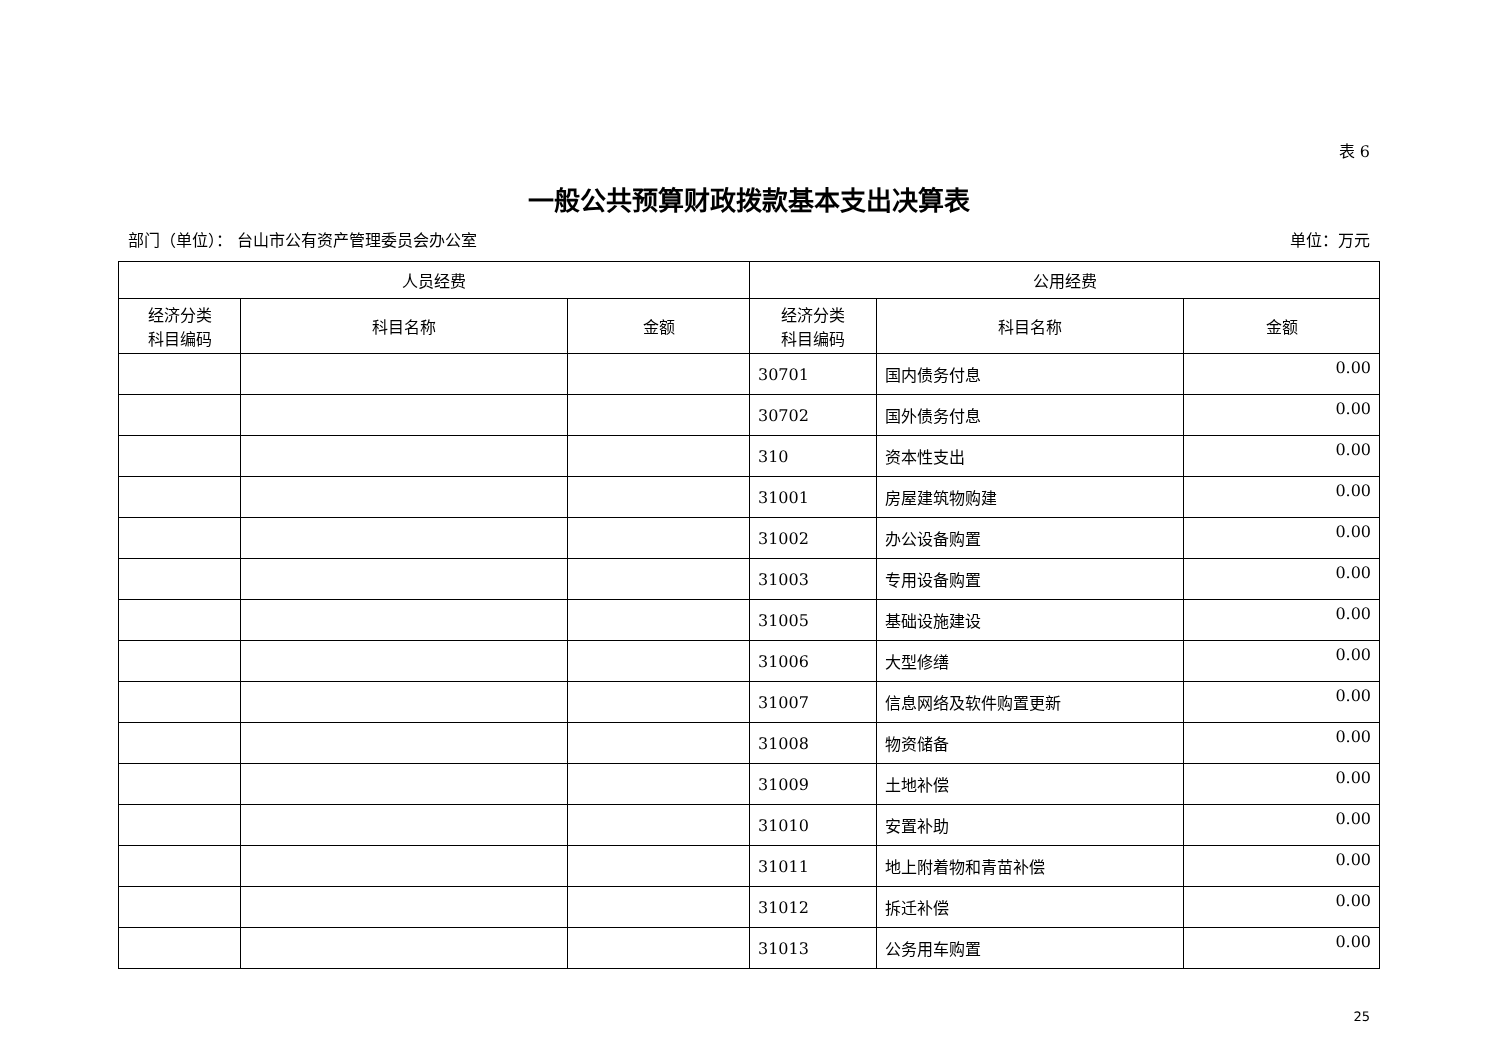表 6
一般公共预算财政拨款基本支出决算表
部门（单位）： 台山市公有资产管理委员会办公室 单位：万元
| 人员经费 | | | 公用经费 | | |
| --- | --- | --- | --- | --- | --- |
| 经济分类 科目编码 | 科目名称 | 金额 | 经济分类 科目编码 | 科目名称 | 金额 |
| | | | 30701 | 国内债务付息 | 0.00 |
| | | | 30702 | 国外债务付息 | 0.00 |
| | | | 310 | 资本性支出 | 0.00 |
| | | | 31001 | 房屋建筑物购建 | 0.00 |
| | | | 31002 | 办公设备购置 | 0.00 |
| | | | 31003 | 专用设备购置 | 0.00 |
| | | | 31005 | 基础设施建设 | 0.00 |
| | | | 31006 | 大型修缮 | 0.00 |
| | | | 31007 | 信息网络及软件购置更新 | 0.00 |
| | | | 31008 | 物资储备 | 0.00 |
| | | | 31009 | 土地补偿 | 0.00 |
| | | | 31010 | 安置补助 | 0.00 |
| | | | 31011 | 地上附着物和青苗补偿 | 0.00 |
| | | | 31012 | 拆迁补偿 | 0.00 |
| | | | 31013 | 公务用车购置 | 0.00 |
25